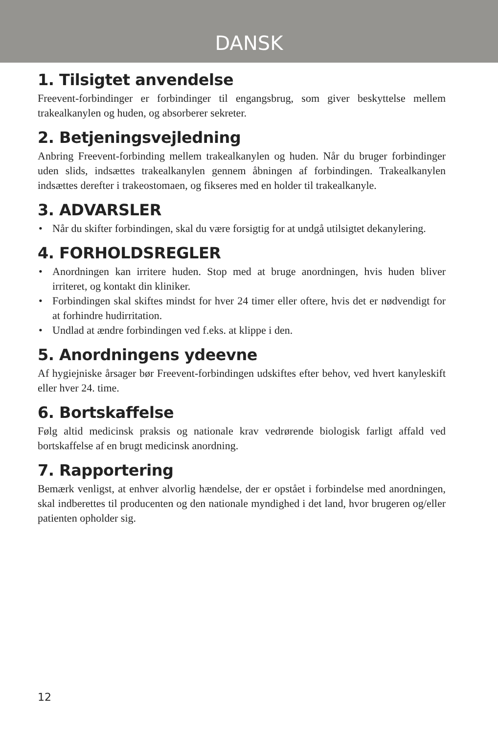DANSK
1. Tilsigtet anvendelse
Freevent-forbindinger er forbindinger til engangsbrug, som giver beskyttelse mellem trakealkanylen og huden, og absorberer sekreter.
2. Betjeningsvejledning
Anbring Freevent-forbinding mellem trakealkanylen og huden. Når du bruger forbindinger uden slids, indsættes trakealkanylen gennem åbningen af forbindingen. Trakealkanylen indsættes derefter i trakeostomaen, og fikseres med en holder til trakealkanyle.
3. ADVARSLER
• Når du skifter forbindingen, skal du være forsigtig for at undgå utilsigtet dekanylering.
4. FORHOLDSREGLER
• Anordningen kan irritere huden. Stop med at bruge anordningen, hvis huden bliver irriteret, og kontakt din kliniker.
• Forbindingen skal skiftes mindst for hver 24 timer eller oftere, hvis det er nødvendigt for at forhindre hudirritation.
• Undlad at ændre forbindingen ved f.eks. at klippe i den.
5. Anordningens ydeevne
Af hygiejniske årsager bør Freevent-forbindingen udskiftes efter behov, ved hvert kanyleskift eller hver 24. time.
6. Bortskaffelse
Følg altid medicinsk praksis og nationale krav vedrørende biologisk farligt affald ved bortskaffelse af en brugt medicinsk anordning.
7. Rapportering
Bemærk venligst, at enhver alvorlig hændelse, der er opstået i forbindelse med anordningen, skal indberettes til producenten og den nationale myndighed i det land, hvor brugeren og/eller patienten opholder sig.
12